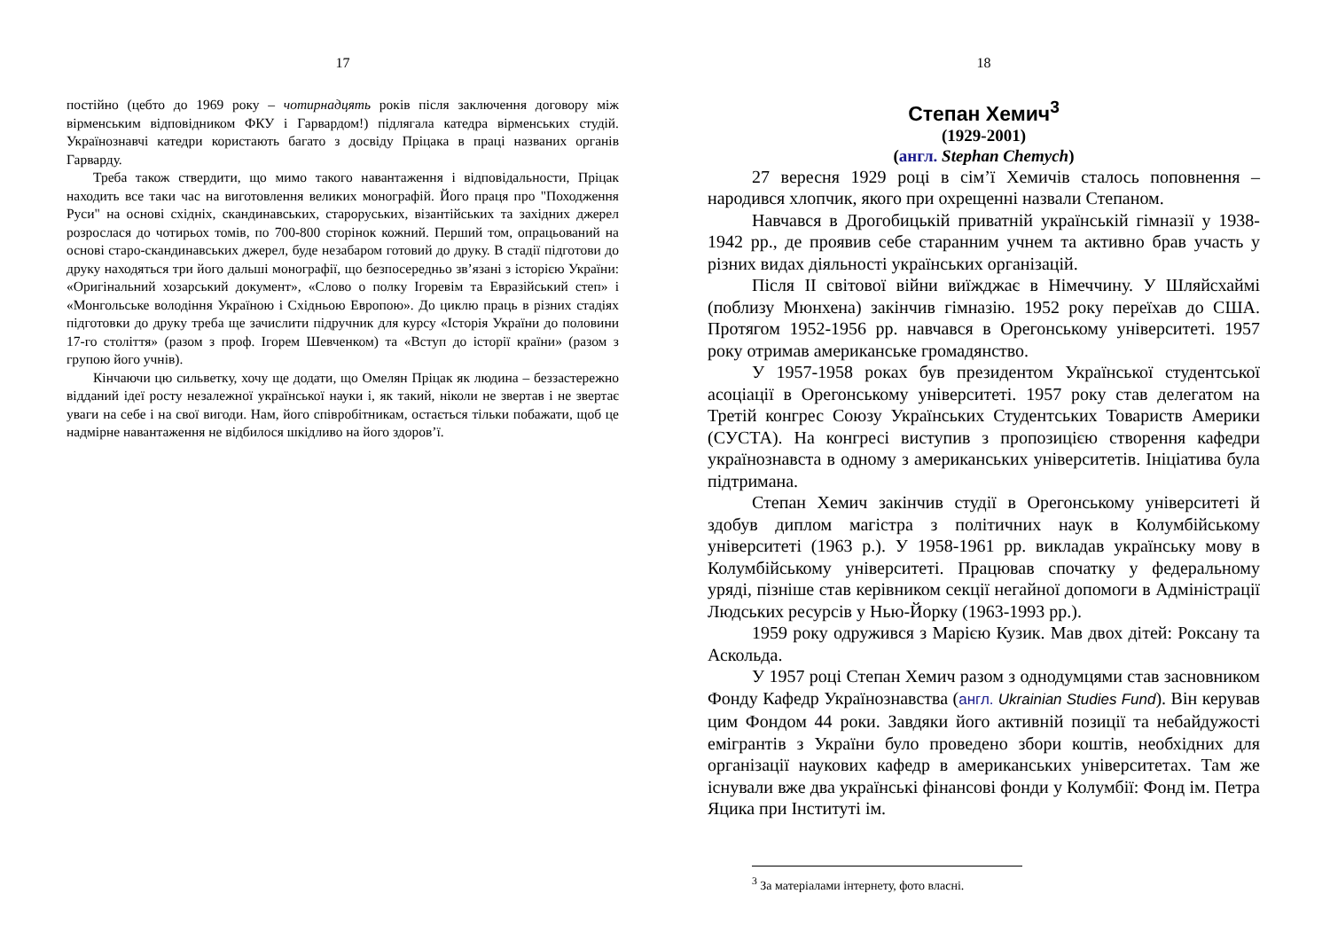17
постійно (цебто до 1969 року – чотирнадцять років після заключення договору між вірменським відповідником ФКУ і Гарвардом!) підлягала катедра вірменських студій. Українознавчі катедри користають багато з досвіду Пріцака в праці названих органів Гарварду.
Треба також ствердити, що мимо такого навантаження і відповідальности, Пріцак находить все таки час на виготовлення великих монографій. Його праця про "Походження Руси" на основі східніх, скандинавських, староруських, візантійських та західних джерел розрослася до чотирьох томів, по 700-800 сторінок кожний. Перший том, опрацьований на основі старо-скандинавських джерел, буде незабаром готовий до друку. В стадії підготови до друку находяться три його дальші монографії, що безпосередньо зв’язані з історією України: «Оригінальний хозарський документ», «Слово о полку Ігоревім та Евразійський степ» і «Монгольське володіння Україною і Східньою Европою». До циклю праць в різних стадіях підготовки до друку треба ще зачислити підручник для курсу «Історія України до половини 17-го століття» (разом з проф. Ігорем Шевченком) та «Вступ до історії країни» (разом з групою його учнів).
Кінчаючи цю сильветку, хочу ще додати, що Омелян Пріцак як людина – беззастережно відданий ідеї росту незалежної української науки і, як такий, ніколи не звертав і не звертає уваги на себе і на свої вигоди. Нам, його співробітникам, остається тільки побажати, щоб це надмірне навантаження не відбилося шкідливо на його здоров’ї.
18
Степан Хемич<sup>3</sup>
(1929-2001)
(англ. Stephan Chemych)
27 вересня 1929 році в сім’ї Хемичів сталось поповнення – народився хлопчик, якого при охрещенні назвали Степаном.
Навчався в Дрогобицькій приватній українській гімназії у 1938-1942 рр., де проявив себе старанним учнем та активно брав участь у різних видах діяльності українських організацій.
Після ІІ світової війни виїжджає в Німеччину. У Шляйсхаймі (поблизу Мюнхена) закінчив гімназію. 1952 року переїхав до США. Протягом 1952-1956 рр. навчався в Орегонському університеті. 1957 року отримав американське громадянство.
У 1957-1958 роках був президентом Української студентської асоціації в Орегонському університеті. 1957 року став делегатом на Третій конгрес Союзу Українських Студентських Товариств Америки (СУСТА). На конгресі виступив з пропозицією створення кафедри українознавста в одному з американських університетів. Ініціатива була підтримана.
Степан Хемич закінчив студії в Орегонському університеті й здобув диплом магістра з політичних наук в Колумбійському університеті (1963 р.). У 1958-1961 рр. викладав українську мову в Колумбійському університеті. Працював спочатку у федеральному уряді, пізніше став керівником секції негайної допомоги в Адміністрації Людських ресурсів у Нью-Йорку (1963-1993 рр.).
1959 року одружився з Марією Кузик. Мав двох дітей: Роксану та Аскольда.
У 1957 році Степан Хемич разом з однодумцями став засновником Фонду Кафедр Українознавства (англ. Ukrainian Studies Fund). Він керував цим Фондом 44 роки. Завдяки його активній позиції та небайдужості емігрантів з України було проведено збори коштів, необхідних для організації наукових кафедр в американських університетах. Там же існували вже два українські фінансові фонди у Колумбії: Фонд ім. Петра Яцика при Інституті ім.
<sup>3</sup> За матеріалами інтернету, фото власні.